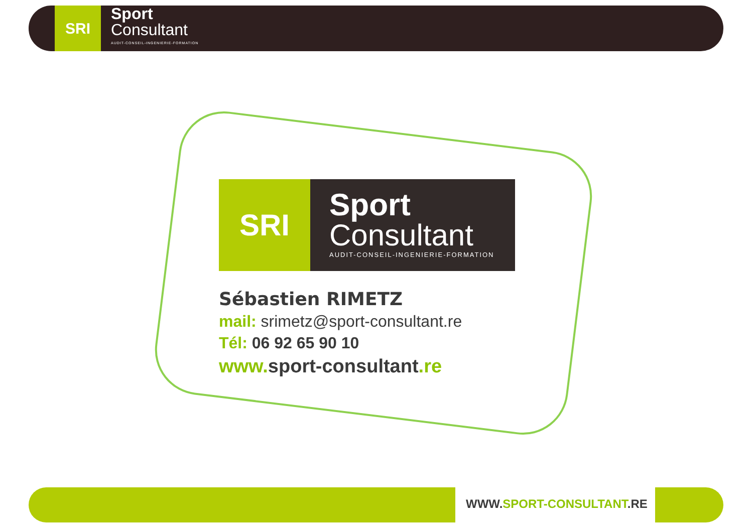SRI
Sport
Consultant
AUDIT-CONSEIL-INGENIERIE-FORMATION
SRI
Sport
Consultant
AUDIT-CONSEIL-INGENIERIE-FORMATION
Sébastien RIMETZ
mail: srimetz@sport-consultant.re
Tél: 06 92 65 90 10
www. sport-consultant.re
WWW.SPORT-CONSULTANT.RE